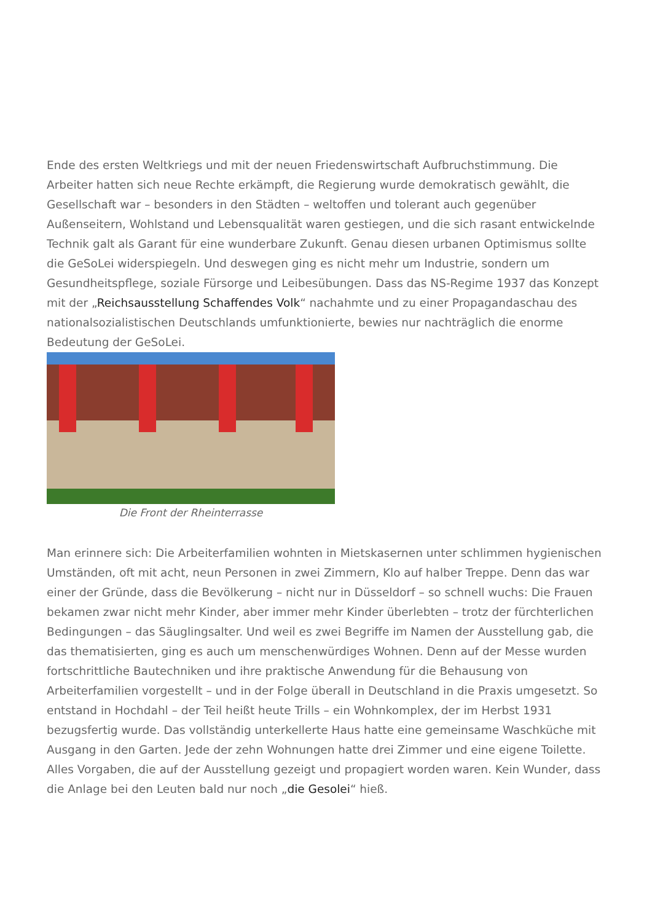Ende des ersten Weltkriegs und mit der neuen Friedenswirtschaft Aufbruchstimmung. Die Arbeiter hatten sich neue Rechte erkämpft, die Regierung wurde demokratisch gewählt, die Gesellschaft war – besonders in den Städten – weltoffen und tolerant auch gegenüber Außenseitern, Wohlstand und Lebensqualität waren gestiegen, und die sich rasant entwickelnde Technik galt als Garant für eine wunderbare Zukunft. Genau diesen urbanen Optimismus sollte die GeSoLei widerspiegeln. Und deswegen ging es nicht mehr um Industrie, sondern um Gesundheitspflege, soziale Fürsorge und Leibesübungen. Dass das NS-Regime 1937 das Konzept mit der „Reichsausstellung Schaffendes Volk“ nachahmte und zu einer Propagandaschau des nationalsozialistischen Deutschlands umfunktionierte, bewies nur nachträglich die enorme Bedeutung der GeSoLei.
Die Front der Rheinterrasse
Man erinnere sich: Die Arbeiterfamilien wohnten in Mietskasernen unter schlimmen hygienischen Umständen, oft mit acht, neun Personen in zwei Zimmern, Klo auf halber Treppe. Denn das war einer der Gründe, dass die Bevölkerung – nicht nur in Düsseldorf – so schnell wuchs: Die Frauen bekamen zwar nicht mehr Kinder, aber immer mehr Kinder überlebten – trotz der fürchterlichen Bedingungen – das Säuglingsalter. Und weil es zwei Begriffe im Namen der Ausstellung gab, die das thematisierten, ging es auch um menschenwürdiges Wohnen. Denn auf der Messe wurden fortschrittliche Bautechniken und ihre praktische Anwendung für die Behausung von Arbeiterfamilien vorgestellt – und in der Folge überall in Deutschland in die Praxis umgesetzt. So entstand in Hochdahl – der Teil heißt heute Trills – ein Wohnkomplex, der im Herbst 1931 bezugsfertig wurde. Das vollständig unterkellerte Haus hatte eine gemeinsame Waschküche mit Ausgang in den Garten. Jede der zehn Wohnungen hatte drei Zimmer und eine eigene Toilette. Alles Vorgaben, die auf der Ausstellung gezeigt und propagiert worden waren. Kein Wunder, dass die Anlage bei den Leuten bald nur noch „die Gesolei“ hieß.